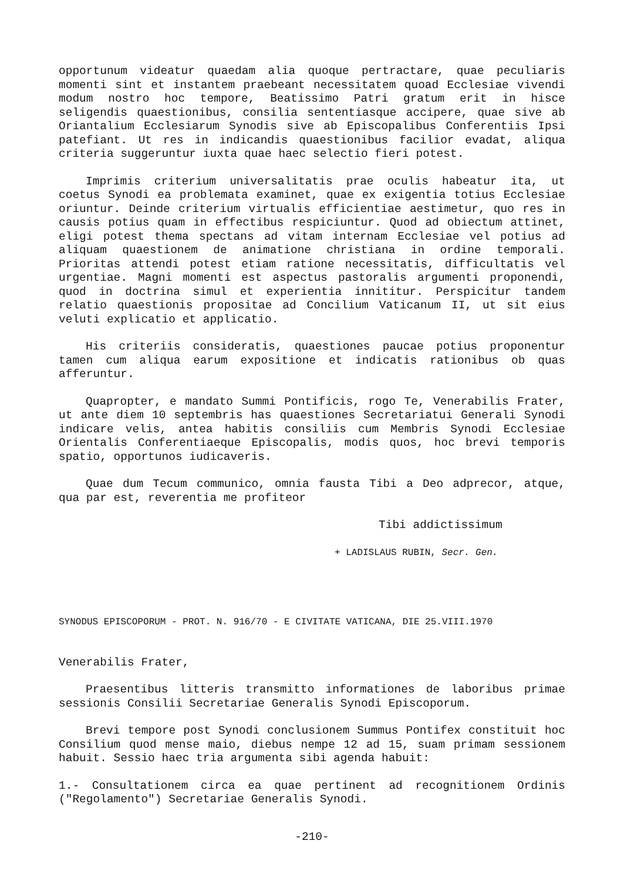opportunum videatur quaedam alia quoque pertractare, quae peculiaris momenti sint et instantem praebeant necessitatem quoad Ecclesiae vivendi modum nostro hoc tempore, Beatissimo Patri gratum erit in hisce seligendis quaestionibus, consilia sententiasque accipere, quae sive ab Oriantalium Ecclesiarum Synodis sive ab Episcopalibus Conferentiis Ipsi patefiant. Ut res in indicandis quaestionibus facilior evadat, aliqua criteria suggeruntur iuxta quae haec selectio fieri potest.
Imprimis criterium universalitatis prae oculis habeatur ita, ut coetus Synodi ea problemata examinet, quae ex exigentia totius Ecclesiae oriuntur. Deinde criterium virtualis efficientiae aestimetur, quo res in causis potius quam in effectibus respiciuntur. Quod ad obiectum attinet, eligi potest thema spectans ad vitam internam Ecclesiae vel potius ad aliquam quaestionem de animatione christiana in ordine temporali. Prioritas attendi potest etiam ratione necessitatis, difficultatis vel urgentiae. Magni momenti est aspectus pastoralis argumenti proponendi, quod in doctrina simul et experientia innititur. Perspicitur tandem relatio quaestionis propositae ad Concilium Vaticanum II, ut sit eius veluti explicatio et applicatio.
His criteriis consideratis, quaestiones paucae potius proponentur tamen cum aliqua earum expositione et indicatis rationibus ob quas afferuntur.
Quapropter, e mandato Summi Pontificis, rogo Te, Venerabilis Frater, ut ante diem 10 septembris has quaestiones Secretariatui Generali Synodi indicare velis, antea habitis consiliis cum Membris Synodi Ecclesiae Orientalis Conferentiaeque Episcopalis, modis quos, hoc brevi temporis spatio, opportunos iudicaveris.
Quae dum Tecum communico, omnia fausta Tibi a Deo adprecor, atque, qua par est, reverentia me profiteor
Tibi addictissimum
+ LADISLAUS RUBIN, Secr. Gen.
SYNODUS EPISCOPORUM - PROT. N. 916/70 - E CIVITATE VATICANA, DIE 25.VIII.1970
Venerabilis Frater,
Praesentibus litteris transmitto informationes de laboribus primae sessionis Consilii Secretariae Generalis Synodi Episcoporum.
Brevi tempore post Synodi conclusionem Summus Pontifex constituit hoc Consilium quod mense maio, diebus nempe 12 ad 15, suam primam sessionem habuit. Sessio haec tria argumenta sibi agenda habuit:
1.- Consultationem circa ea quae pertinent ad recognitionem Ordinis ("Regolamento") Secretariae Generalis Synodi.
-210-